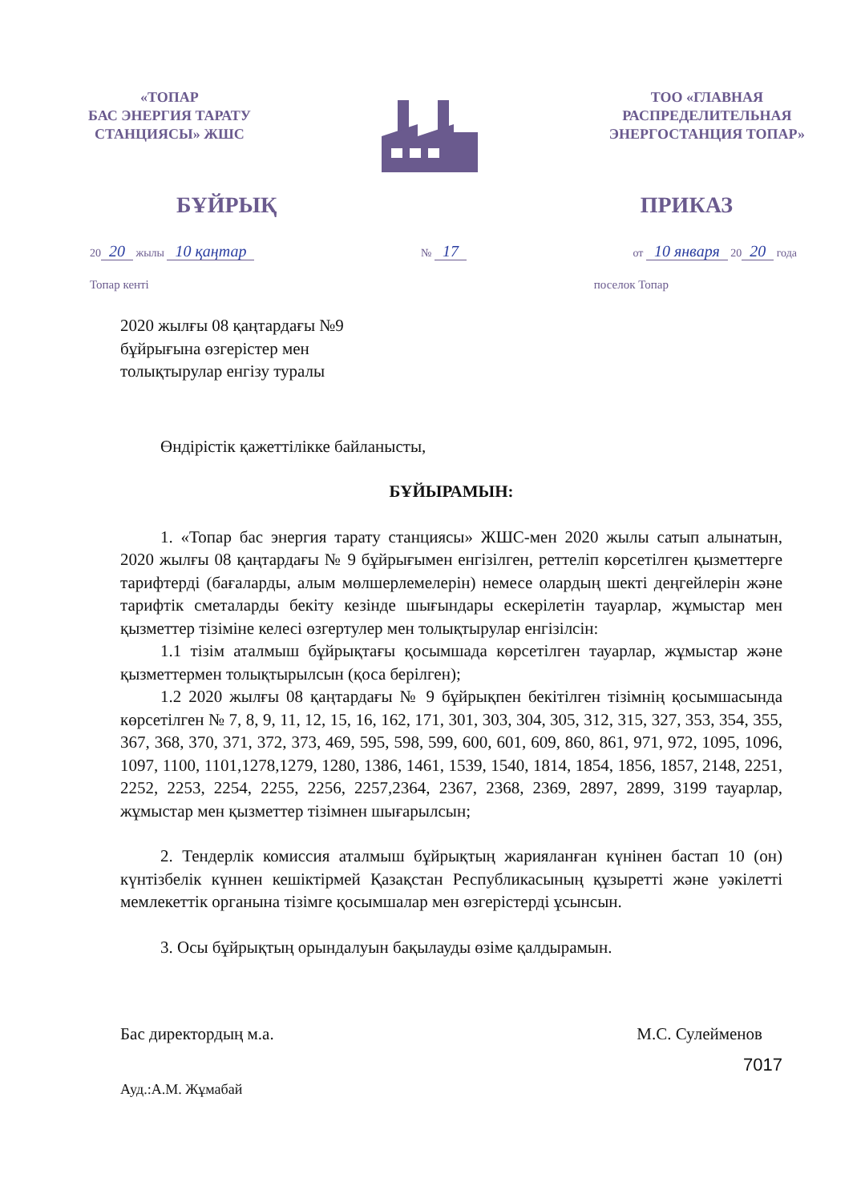«ТОПАР
БАС ЭНЕРГИЯ ТАРАТУ
СТАНЦИЯСЫ» ЖШС
ТОО «ГЛАВНАЯ
РАСПРЕДЕЛИТЕЛЬНАЯ
ЭНЕРГОСТАНЦИЯ ТОПАР»
БҰЙРЫҚ ПРИКАЗ
20 20 жылы 10 қаңтар № 17 от 10 января 20 20 года
Топар кенті поселок Топар
2020 жылғы 08 қаңтардағы №9
бұйрығына өзгерістер мен
толықтырулар енгізу туралы
Өндірістік қажеттілікке байланысты,
БҰЙЫРАМЫН:
1. «Топар бас энергия тарату станциясы» ЖШС-мен 2020 жылы сатып алынатын, 2020 жылғы 08 қаңтардағы № 9 бұйрығымен енгізілген, реттеліп көрсетілген қызметтерге тарифтерді (бағаларды, алым мөлшерлемелерін) немесе олардың шекті деңгейлерін және тарифтік сметаларды бекіту кезінде шығындары ескерілетін тауарлар, жұмыстар мен қызметтер тізіміне келесі өзгертулер мен толықтырулар енгізілсін:
1.1 тізім аталмыш бұйрықтағы қосымшада көрсетілген тауарлар, жұмыстар және қызметтермен толықтырылсын (қоса берілген);
1.2 2020 жылғы 08 қаңтардағы № 9 бұйрықпен бекітілген тізімнің қосымшасында көрсетілген № 7, 8, 9, 11, 12, 15, 16, 162, 171, 301, 303, 304, 305, 312, 315, 327, 353, 354, 355, 367, 368, 370, 371, 372, 373, 469, 595, 598, 599, 600, 601, 609, 860, 861, 971, 972, 1095, 1096, 1097, 1100, 1101,1278,1279, 1280, 1386, 1461, 1539, 1540, 1814, 1854, 1856, 1857, 2148, 2251, 2252, 2253, 2254, 2255, 2256, 2257,2364, 2367, 2368, 2369, 2897, 2899, 3199 тауарлар, жұмыстар мен қызметтер тізімнен шығарылсын;
2. Тендерлік комиссия аталмыш бұйрықтың жарияланған күнінен бастап 10 (он) күнтізбелік күннен кешіктірмей Қазақстан Республикасының құзыретті және уәкілетті мемлекеттік органына тізімге қосымшалар мен өзгерістерді ұсынсын.
3. Осы бұйрықтың орындалуын бақылауды өзіме қалдырамын.
Бас директордың м.а. М.С. Сулейменов
Ауд.:А.М. Жұмабай 7017